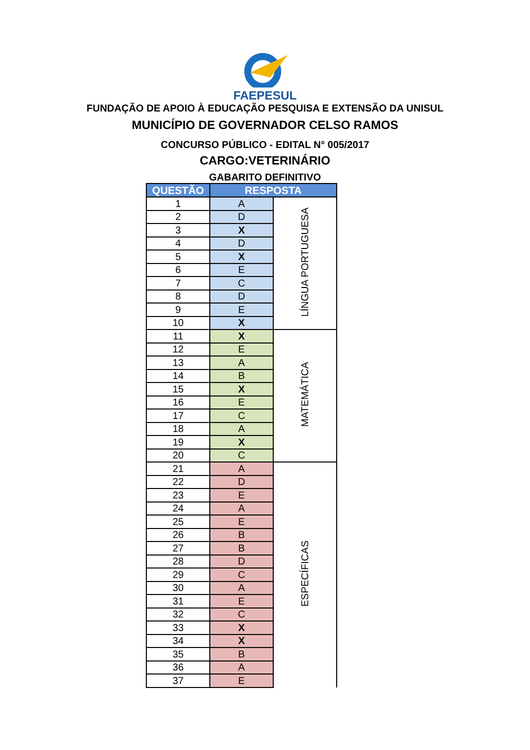FAEPESUL
FUNDAÇÃO DE APOIO À EDUCAÇÃO PESQUISA E EXTENSÃO DA UNISUL
MUNICÍPIO DE GOVERNADOR CELSO RAMOS
CONCURSO PÚBLICO - EDITAL N° 005/2017
CARGO:VETERINÁRIO
GABARITO DEFINITIVO
| QUESTÃO | RESPOSTA | |
| --- | --- | --- |
| 1 | A | LÍNGUA PORTUGUESA |
| 2 | D | |
| 3 | X | |
| 4 | D | |
| 5 | X | |
| 6 | E | |
| 7 | C | |
| 8 | D | |
| 9 | E | |
| 10 | X | |
| 11 | X | MATEMÁTICA |
| 12 | E | |
| 13 | A | |
| 14 | B | |
| 15 | X | |
| 16 | E | |
| 17 | C | |
| 18 | A | |
| 19 | X | |
| 20 | C | |
| 21 | A | ESPECÍFICAS |
| 22 | D | |
| 23 | E | |
| 24 | A | |
| 25 | E | |
| 26 | B | |
| 27 | B | |
| 28 | D | |
| 29 | C | |
| 30 | A | |
| 31 | E | |
| 32 | C | |
| 33 | X | |
| 34 | X | |
| 35 | B | |
| 36 | A | |
| 37 | E | |